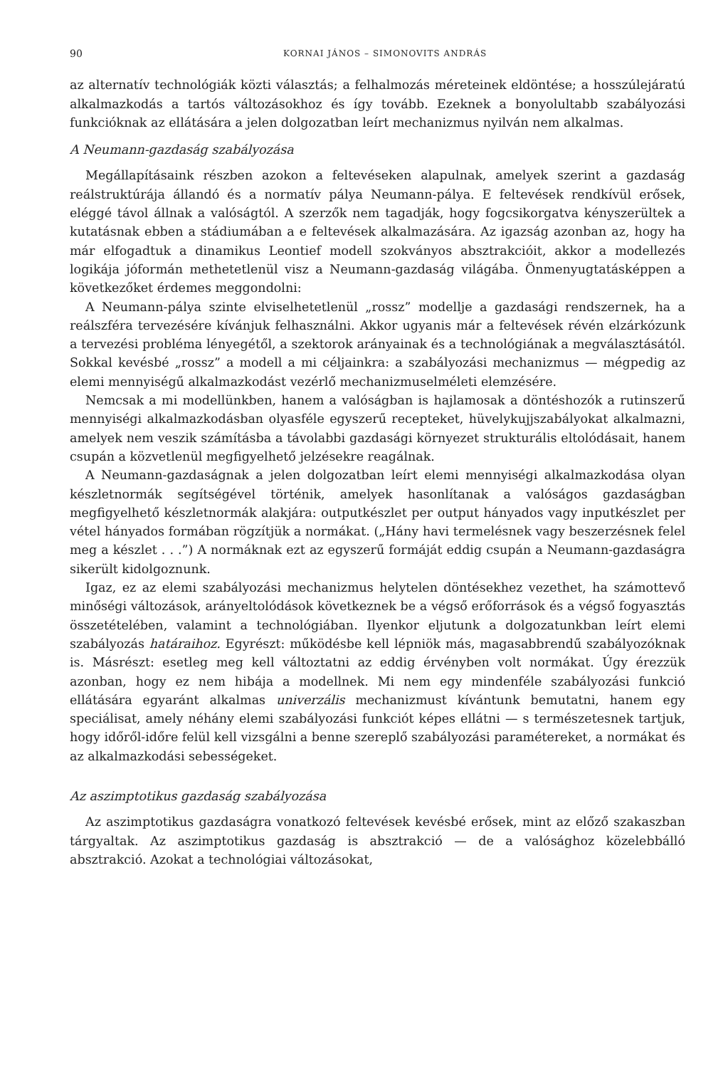90 KORNAI JÁNOS – SIMONOVITS ANDRÁS
az alternatív technológiák közti választás; a felhalmozás méreteinek eldöntése; a hosszúlejáratú alkalmazkodás a tartós változásokhoz és így tovább. Ezeknek a bonyolultabb szabályozási funkcióknak az ellátására a jelen dolgozatban leírt mechanizmus nyilván nem alkalmas.
A Neumann-gazdaság szabályozása
Megállapításaink részben azokon a feltevéseken alapulnak, amelyek szerint a gazdaság reálstruktúrája állandó és a normatív pálya Neumann-pálya. E feltevések rendkívül erősek, eléggé távol állnak a valóságtól. A szerzők nem tagadják, hogy fogcsikorgatva kényszerültek a kutatásnak ebben a stádiumában a e feltevések alkalmazására. Az igazság azonban az, hogy ha már elfogadtuk a dinamikus Leontief modell szokványos absztrakcióit, akkor a modellezés logikája jóformán methetetlenül visz a Neumann-gazdaság világába. Önmenyugtatásképpen a következőket érdemes meggondolni:
A Neumann-pálya szinte elviselhetetlenül „rossz” modellje a gazdasági rendszernek, ha a reálszféra tervezésére kívánjuk felhasználni. Akkor ugyanis már a feltevések révén elzárkózunk a tervezési probléma lényegétől, a szektorok arányainak és a technológiának a megválasztásától. Sokkal kevésbé „rossz” a modell a mi céljainkra: a szabályozási mechanizmus — mégpedig az elemi mennyiségű alkalmazkodást vezérlő mechanizmuselméleti elemzésére.
Nemcsak a mi modellünkben, hanem a valóságban is hajlamosak a döntéshozók a rutinszerű mennyiségi alkalmazkodásban olyasféle egyszerű recepteket, hüvelykujjszabályokat alkalmazni, amelyek nem veszik számításba a távolabbi gazdasági környezet strukturális eltolódásait, hanem csupán a közvetlenül megfigyelhető jelzésekre reagálnak.
A Neumann-gazdaságnak a jelen dolgozatban leírt elemi mennyiségi alkalmazkodása olyan készletnormák segítségével történik, amelyek hasonlítanak a valóságos gazdaságban megfigyelhető készletnormák alakjára: outputkészlet per output hányados vagy inputkészlet per vétel hányados formában rögzítjük a normákat. („Hány havi termelésnek vagy beszerzésnek felel meg a készlet . . .”) A normáknak ezt az egyszerű formáját eddig csupán a Neumann-gazdaságra sikerült kidolgoznunk.
Igaz, ez az elemi szabályozási mechanizmus helytelen döntésekhez vezethet, ha számottevő minőségi változások, arányeltolódások következnek be a végső erőforrások és a végső fogyasztás összetételében, valamint a technológiában. Ilyenkor eljutunk a dolgozatunkban leírt elemi szabályozás határaihoz. Egyrészt: működésbe kell lépniök más, magasabbrendű szabályozóknak is. Másrészt: esetleg meg kell változtatni az eddig érvényben volt normákat. Úgy érezzük azonban, hogy ez nem hibája a modellnek. Mi nem egy mindenféle szabályozási funkció ellátására egyaránt alkalmas univerzális mechanizmust kívántunk bemutatni, hanem egy speciálisat, amely néhány elemi szabályozási funkciót képes ellátni — s természetesnek tartjuk, hogy időről-időre felül kell vizsgálni a benne szereplő szabályozási paramétereket, a normákat és az alkalmazkodási sebességeket.
Az aszimptotikus gazdaság szabályozása
Az aszimptotikus gazdaságra vonatkozó feltevések kevésbé erősek, mint az előző szakaszban tárgyaltak. Az aszimptotikus gazdaság is absztrakció — de a valósághoz közelebbálló absztrakció. Azokat a technológiai változásokat,